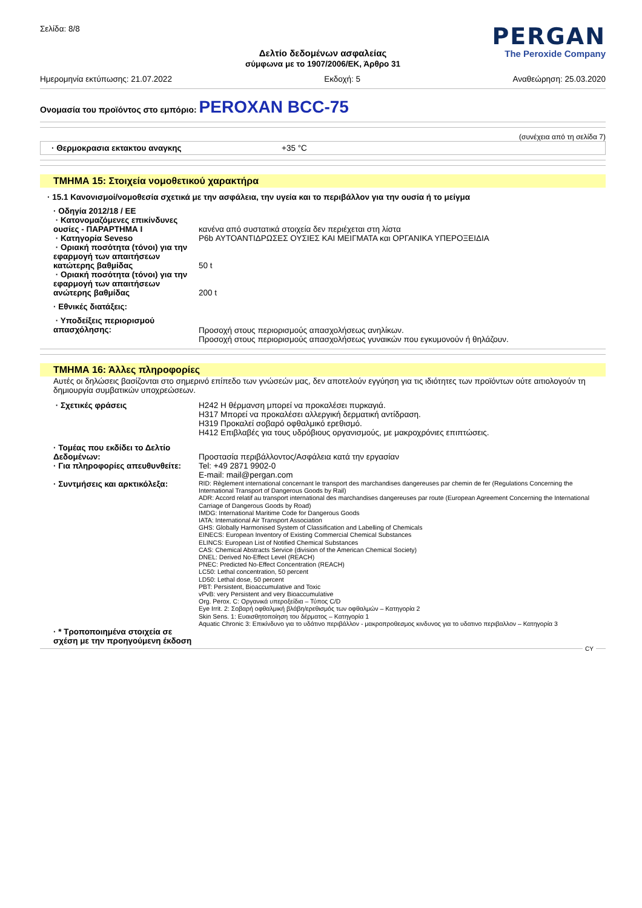Σελίδα: 8/8
PERGAN
The Peroxide Company
Δελτίο δεδομένων ασφαλείας
σύμφωνα με το 1907/2006/ΕΚ, Άρθρο 31
Ημερομηνία εκτύπωσης: 21.07.2022 Εκδοχή: 5 Αναθεώρηση: 25.03.2020
Ονομασία του προϊόντος στο εμπόριο: PEROXAN BCC-75
(συνέχεια από τη σελίδα 7)
· Θερμοκρασια εκτακτου αναγκης +35 °C
ΤΜΗΜΑ 15: Στοιχεία νομοθετικού χαρακτήρα
· 15.1 Κανονισμοί/νομοθεσία σχετικά με την ασφάλεια, την υγεία και το περιβάλλον για την ουσία ή το μείγμα
· Οδηγία 2012/18 / ΕΕ · Κατονομαζόμενες επικίνδυνες ουσίες - ΠΑΡΑΡΤΗΜΑ I κανένα από συστατικά στοιχεία δεν περιέχεται στη λίστα · Κατηγορία Seveso P6b ΑΥΤΟΑΝΤΙΔΡΩΣΕΣ ΟΥΣΙΕΣ ΚΑΙ ΜΕΙΓΜΑΤΑ και ΟΡΓΑΝΙΚΑ ΥΠΕΡΟΞΕΙΔΙΑ · Οριακή ποσότητα (τόνοι) για την εφαρμογή των απαιτήσεων κατώτερης βαθμίδας 50 t · Οριακή ποσότητα (τόνοι) για την εφαρμογή των απαιτήσεων ανώτερης βαθμίδας 200 t · Εθνικές διατάξεις: · Υποδείξεις περιορισμού απασχόλησης: Προσοχή στους περιορισμούς απασχολήσεως ανηλίκων.
Προσοχή στους περιορισμούς απασχολήσεως γυναικών που εγκυμονούν ή θηλάζουν.
ΤΜΗΜΑ 16: Άλλες πληροφορίες
Αυτές οι δηλώσεις βασίζονται στο σημερινό επίπεδο των γνώσεών μας, δεν αποτελούν εγγύηση για τις ιδιότητες των προϊόντων ούτε αιτιολογούν τη δημιουργία συμβατικών υποχρεώσεων.
· Σχετικές φράσεις H242 Η θέρμανση μπορεί να προκαλέσει πυρκαγιά.
H317 Μπορεί να προκαλέσει αλλεργική δερματική αντίδραση.
H319 Προκαλεί σοβαρό οφθαλμικό ερεθισμό.
H412 Επιβλαβές για τους υδρόβιους οργανισμούς, με μακροχρόνιες επιπτώσεις. · Τομέας που εκδίδει το Δελτίο Δεδομένων: Προστασία περιβάλλοντος/Ασφάλεια κατά την εργασίαν · Για πληροφορίες απευθυνθείτε: Tel: +49 2871 9902-0
E-mail: mail@pergan.com · Συντμήσεις και αρκτικόλεξα: RID: Règlement international concernant le transport des marchandises dangereuses par chemin de fer (Regulations Concerning the International Transport of Dangerous Goods by Rail)
ADR: Accord relatif au transport international des marchandises dangereuses par route (European Agreement Concerning the International Carriage of Dangerous Goods by Road)
IMDG: International Maritime Code for Dangerous Goods
IATA: International Air Transport Association
GHS: Globally Harmonised System of Classification and Labelling of Chemicals
EINECS: European Inventory of Existing Commercial Chemical Substances
ELINCS: European List of Notified Chemical Substances
CAS: Chemical Abstracts Service (division of the American Chemical Society)
DNEL: Derived No-Effect Level (REACH)
PNEC: Predicted No-Effect Concentration (REACH)
LC50: Lethal concentration, 50 percent
LD50: Lethal dose, 50 percent
PBT: Persistent, Bioaccumulative and Toxic
vPvB: very Persistent and very Bioaccumulative
Org. Perox. C: Οργανικά υπεροξείδια – Τύπος C/D
Eye Irrit. 2: Σοβαρή οφθαλμική βλάβη/ερεθισμός των οφθαλμών – Κατηγορία 2
Skin Sens. 1: Ευαισθητοποίηση του δέρματος – Κατηγορία 1
Aquatic Chronic 3: Επικίνδυνο για το υδάτινο περιβάλλον - μακροπροθεσμος κινδυνος για το υδατινο περιβαλλον – Κατηγορία 3 · * Τροποποιημένα στοιχεία σε σχέση με την προηγούμενη έκδοση
CY